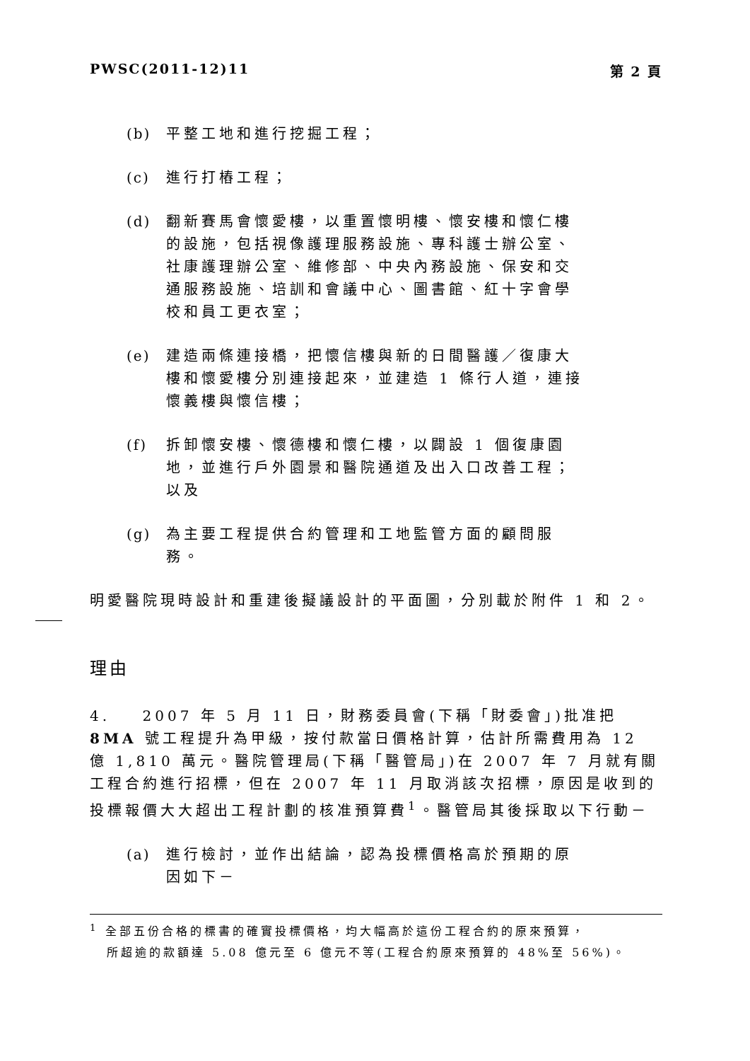PWSC(2011-12)11 第 2 頁
(b) 平整工地和進行挖掘工程；
(c) 進行打樁工程；
(d) 翻新賽馬會懷愛樓，以重置懷明樓、懷安樓和懷仁樓的設施，包括視像護理服務設施、專科護士辦公室、社康護理辦公室、維修部、中央內務設施、保安和交通服務設施、培訓和會議中心、圖書館、紅十字會學校和員工更衣室；
(e) 建造兩條連接橋，把懷信樓與新的日間醫護／復康大樓和懷愛樓分別連接起來，並建造 1 條行人道，連接懷義樓與懷信樓；
(f) 拆卸懷安樓、懷德樓和懷仁樓，以闢設 1 個復康園地，並進行戶外園景和醫院通道及出入口改善工程；以及
(g) 為主要工程提供合約管理和工地監管方面的顧問服務。
明愛醫院現時設計和重建後擬議設計的平面圖，分別載於附件 1 和 2。
理由
4. 2007 年 5 月 11 日，財務委員會(下稱「財委會」)批准把 8MA 號工程提升為甲級，按付款當日價格計算，估計所需費用為 12 億 1,810 萬元。醫院管理局(下稱「醫管局」)在 2007 年 7 月就有關工程合約進行招標，但在 2007 年 11 月取消該次招標，原因是收到的投標報價大大超出工程計劃的核准預算費<sup>1</sup>。醫管局其後採取以下行動－
(a) 進行檢討，並作出結論，認為投標價格高於預期的原因如下－
<sup>1</sup> 全部五份合格的標書的確實投標價格，均大幅高於這份工程合約的原來預算，
所超逾的款額達 5.08 億元至 6 億元不等(工程合約原來預算的 48%至 56%)。